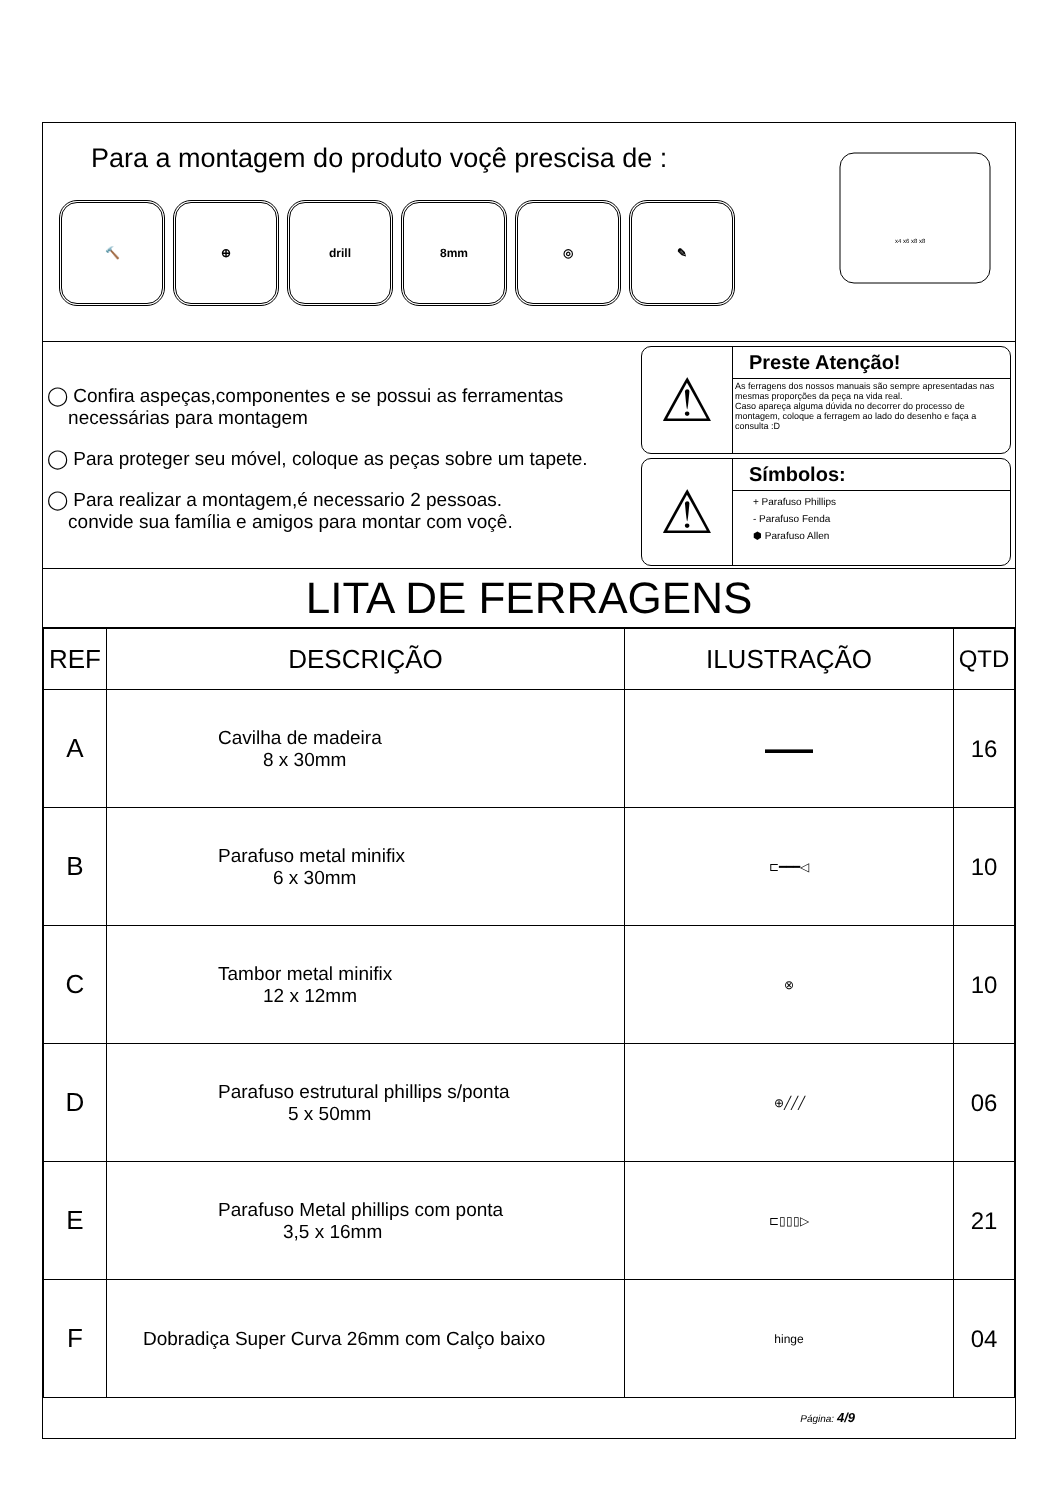Para a montagem do produto voçê prescisa de :
🔨 ⊕ drill 8mm ◎ ✎
x4 x6 x8 x8
◯ Confira aspeças,componentes e se possui as ferramentas
necessárias para montagem
◯ Para proteger seu móvel, coloque as peças sobre um tapete.
◯ Para realizar a montagem,é necessario 2 pessoas.
convide sua família e amigos para montar com voçê.
⚠
Preste Atenção!
As ferragens dos nossos manuais são sempre apresentadas nas mesmas proporções da peça na vida real.
Caso apareça alguma dúvida no decorrer do processo de montagem, coloque a ferragem ao lado do desenho e faça a consulta :D
⚠
Símbolos:
+ Parafuso Phillips
- Parafuso Fenda
⬢ Parafuso Allen
LITA DE FERRAGENS
| REF | DESCRIÇÃO | ILUSTRAÇÃO | QTD |
| --- | --- | --- | --- |
| A | Cavilha de madeira 8 x 30mm | ▬▬▬▬ | 16 |
| B | Parafuso metal minifix 6 x 30mm | ⊏━━━◁ | 10 |
| C | Tambor metal minifix 12 x 12mm | ⊗ | 10 |
| D | Parafuso estrutural phillips s/ponta 5 x 50mm | ⊕╱╱╱ | 06 |
| E | Parafuso Metal phillips com ponta 3,5 x 16mm | ⊏▯▯▯▷ | 21 |
| F | Dobradiça Super Curva 26mm com Calço baixo | hinge | 04 |
Página: 4/9